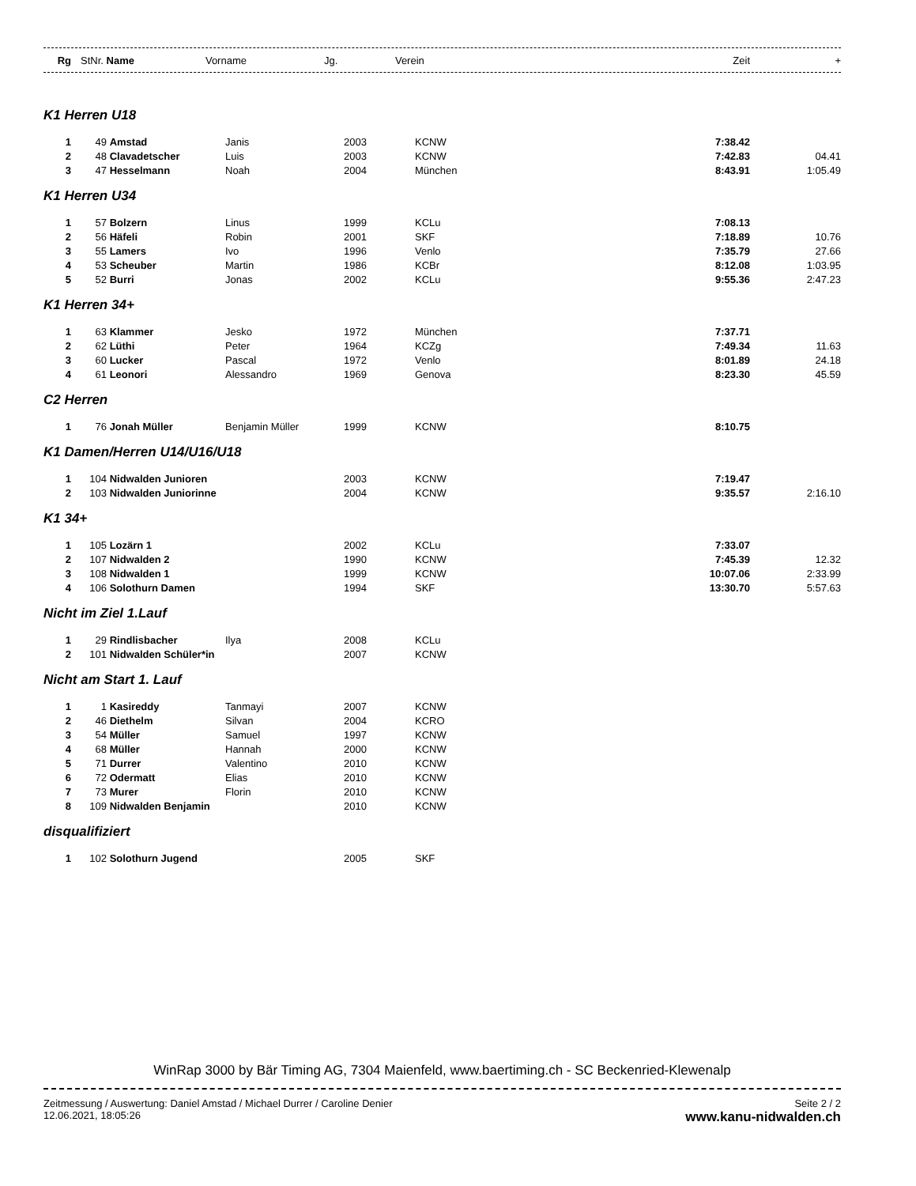| Rg | StNr. Name | | Vorname | Jg. | Verein | Zeit | + |
| --- | --- | --- | --- | --- | --- | --- | --- |
| K1 Herren U18 | | | | | | | |
| 1 | 49 | Amstad | Janis | 2003 | KCNW | 7:38.42 | |
| 2 | 48 | Clavadetscher | Luis | 2003 | KCNW | 7:42.83 | 04.41 |
| 3 | 47 | Hesselmann | Noah | 2004 | München | 8:43.91 | 1:05.49 |
| K1 Herren U34 | | | | | | | |
| 1 | 57 | Bolzern | Linus | 1999 | KCLu | 7:08.13 | |
| 2 | 56 | Häfeli | Robin | 2001 | SKF | 7:18.89 | 10.76 |
| 3 | 55 | Lamers | Ivo | 1996 | Venlo | 7:35.79 | 27.66 |
| 4 | 53 | Scheuber | Martin | 1986 | KCBr | 8:12.08 | 1:03.95 |
| 5 | 52 | Burri | Jonas | 2002 | KCLu | 9:55.36 | 2:47.23 |
| K1 Herren 34+ | | | | | | | |
| 1 | 63 | Klammer | Jesko | 1972 | München | 7:37.71 | |
| 2 | 62 | Lüthi | Peter | 1964 | KCZg | 7:49.34 | 11.63 |
| 3 | 60 | Lucker | Pascal | 1972 | Venlo | 8:01.89 | 24.18 |
| 4 | 61 | Leonori | Alessandro | 1969 | Genova | 8:23.30 | 45.59 |
| C2 Herren | | | | | | | |
| 1 | 76 | Jonah Müller | Benjamin Müller | 1999 | KCNW | 8:10.75 | |
| K1 Damen/Herren U14/U16/U18 | | | | | | | |
| 1 | 104 | Nidwalden Junioren | | 2003 | KCNW | 7:19.47 | |
| 2 | 103 | Nidwalden Juniorinne | | 2004 | KCNW | 9:35.57 | 2:16.10 |
| K1 34+ | | | | | | | |
| 1 | 105 | Lozärn 1 | | 2002 | KCLu | 7:33.07 | |
| 2 | 107 | Nidwalden 2 | | 1990 | KCNW | 7:45.39 | 12.32 |
| 3 | 108 | Nidwalden 1 | | 1999 | KCNW | 10:07.06 | 2:33.99 |
| 4 | 106 | Solothurn Damen | | 1994 | SKF | 13:30.70 | 5:57.63 |
| Nicht im Ziel 1.Lauf | | | | | | | |
| 1 | 29 | Rindlisbacher | Ilya | 2008 | KCLu | | |
| 2 | 101 | Nidwalden Schüler*in | | 2007 | KCNW | | |
| Nicht am Start 1. Lauf | | | | | | | |
| 1 | 1 | Kasireddy | Tanmayi | 2007 | KCNW | | |
| 2 | 46 | Diethelm | Silvan | 2004 | KCRO | | |
| 3 | 54 | Müller | Samuel | 1997 | KCNW | | |
| 4 | 68 | Müller | Hannah | 2000 | KCNW | | |
| 5 | 71 | Durrer | Valentino | 2010 | KCNW | | |
| 6 | 72 | Odermatt | Elias | 2010 | KCNW | | |
| 7 | 73 | Murer | Florin | 2010 | KCNW | | |
| 8 | 109 | Nidwalden Benjamin | | 2010 | KCNW | | |
| disqualifiziert | | | | | | | |
| 1 | 102 | Solothurn Jugend | | 2005 | SKF | | |
WinRap 3000 by Bär Timing AG, 7304 Maienfeld, www.baertiming.ch - SC Beckenried-Klewenalp
Zeitmessung / Auswertung: Daniel Amstad / Michael Durrer / Caroline Denier
12.06.2021, 18:05:26
Seite 2 / 2
www.kanu-nidwalden.ch